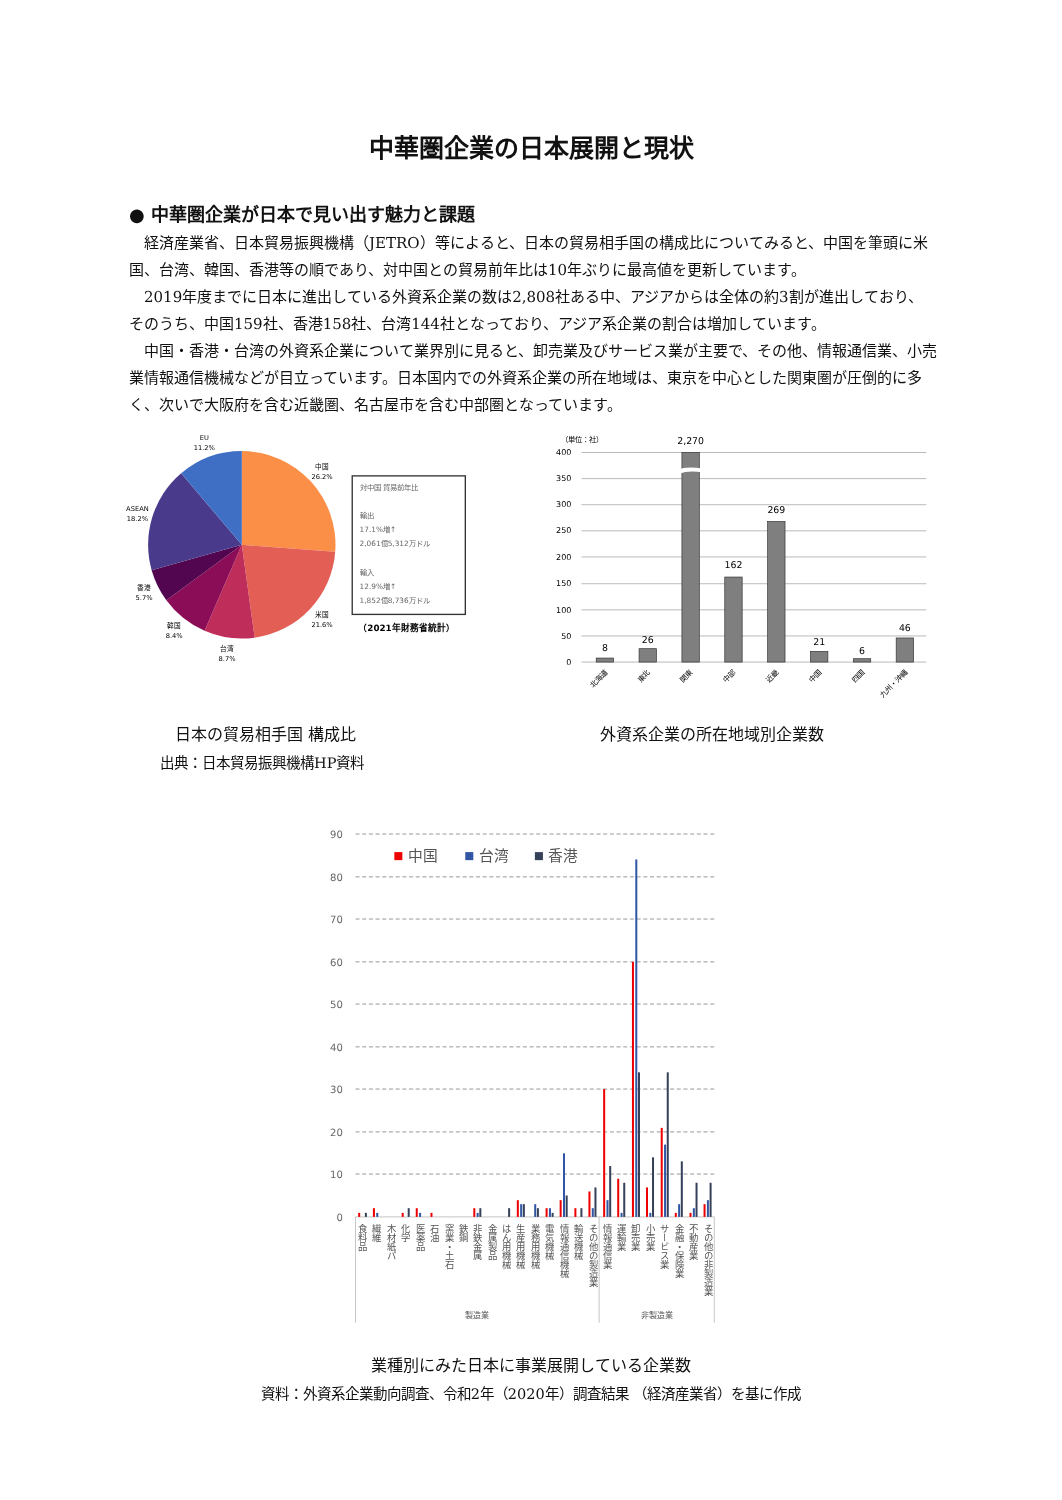中華圏企業の日本展開と現状
● 中華圏企業が日本で見い出す魅力と課題
経済産業省、日本貿易振興機構（JETRO）等によると、日本の貿易相手国の構成比についてみると、中国を筆頭に米国、台湾、韓国、香港等の順であり、対中国との貿易前年比は10年ぶりに最高値を更新しています。
2019年度までに日本に進出している外資系企業の数は2,808社ある中、アジアからは全体の約3割が進出しており、そのうち、中国159社、香港158社、台湾144社となっており、アジア系企業の割合は増加しています。
中国・香港・台湾の外資系企業について業界別に見ると、卸売業及びサービス業が主要で、その他、情報通信業、小売業情報通信機械などが目立っています。日本国内での外資系企業の所在地域は、東京を中心とした関東圏が圧倒的に多く、次いで大阪府を含む近畿圏、名古屋市を含む中部圏となっています。
EU
11.2%
中国
26.2%
ASEAN
18.2%
香港
5.7%
米国
21.6%
韓国
8.4%
台湾
8.7%
対中国 貿易前年比
輸出
17.1%増↑
2,061億5,312万ドル
輸入
12.9%増↑
1,852億8,736万ドル
（2021年財務省統計）
400
350
300
250
200
150
100
50
0
（単位：社）
8
26
2,270
162
269
21
6
46
北海道
東北
関東
中部
近畿
中国
四国
九州・沖縄
日本の貿易相手国 構成比
出典：日本貿易振興機構HP資料
外資系企業の所在地域別企業数
90
80
70
60
50
40
30
20
10
0
中国
台湾
香港
食料品
繊維
木材紙パ
化学
医薬品
石油
窯業・土石
鉄鋼
非鉄金属
金属製品
はん用機械
生産用機械
業務用機械
電気機械
情報通信機械
輸送機械
その他の製造業
情報通信業
運輸業
卸売業
小売業
サービス業
金融・保険業
不動産業
その他の非製造業
製造業
非製造業
業種別にみた日本に事業展開している企業数
資料：外資系企業動向調査、令和2年（2020年）調査結果 （経済産業省）を基に作成